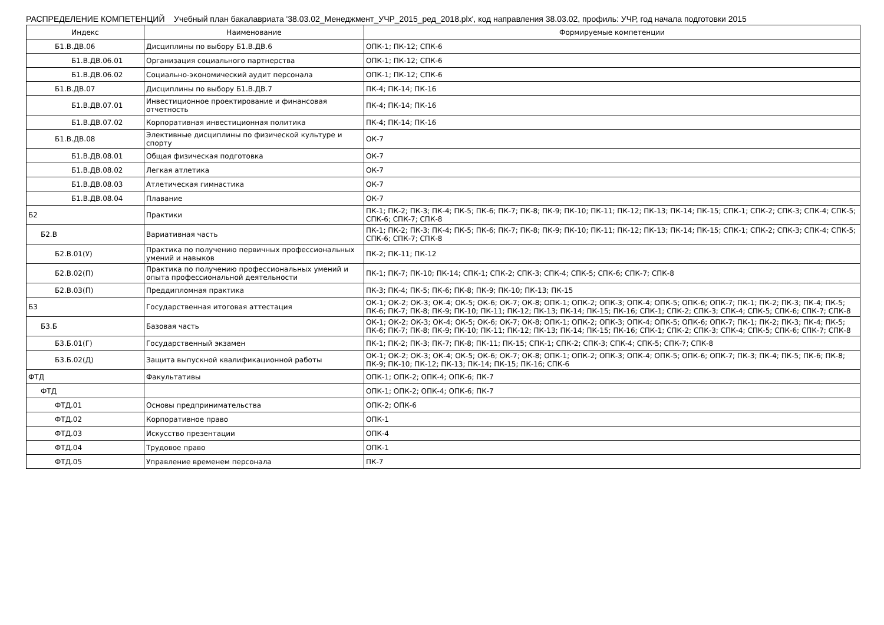РАСПРЕДЕЛЕНИЕ КОМПЕТЕНЦИЙ Учебный план бакалавриата '38.03.02_Менеджмент_УЧР_2015_ред_2018.plx', код направления 38.03.02, профиль: УЧР, год начала подготовки 2015
| Индекс | Наименование | Формируемые компетенции |
| --- | --- | --- |
| Б1.В.ДВ.06 | Дисциплины по выбору Б1.В.ДВ.6 | ОПК-1; ПК-12; СПК-6 |
| Б1.В.ДВ.06.01 | Организация социального партнерства | ОПК-1; ПК-12; СПК-6 |
| Б1.В.ДВ.06.02 | Социально-экономический аудит персонала | ОПК-1; ПК-12; СПК-6 |
| Б1.В.ДВ.07 | Дисциплины по выбору Б1.В.ДВ.7 | ПК-4; ПК-14; ПК-16 |
| Б1.В.ДВ.07.01 | Инвестиционное проектирование и финансовая отчетность | ПК-4; ПК-14; ПК-16 |
| Б1.В.ДВ.07.02 | Корпоративная инвестиционная политика | ПК-4; ПК-14; ПК-16 |
| Б1.В.ДВ.08 | Элективные дисциплины по физической культуре и спорту | ОК-7 |
| Б1.В.ДВ.08.01 | Общая физическая подготовка | ОК-7 |
| Б1.В.ДВ.08.02 | Легкая атлетика | ОК-7 |
| Б1.В.ДВ.08.03 | Атлетическая гимнастика | ОК-7 |
| Б1.В.ДВ.08.04 | Плавание | ОК-7 |
| Б2 | Практики | ПК-1; ПК-2; ПК-3; ПК-4; ПК-5; ПК-6; ПК-7; ПК-8; ПК-9; ПК-10; ПК-11; ПК-12; ПК-13; ПК-14; ПК-15; СПК-1; СПК-2; СПК-3; СПК-4; СПК-5; СПК-6; СПК-7; СПК-8 |
| Б2.В | Вариативная часть | ПК-1; ПК-2; ПК-3; ПК-4; ПК-5; ПК-6; ПК-7; ПК-8; ПК-9; ПК-10; ПК-11; ПК-12; ПК-13; ПК-14; ПК-15; СПК-1; СПК-2; СПК-3; СПК-4; СПК-5; СПК-6; СПК-7; СПК-8 |
| Б2.В.01(У) | Практика по получению первичных профессиональных умений и навыков | ПК-2; ПК-11; ПК-12 |
| Б2.В.02(П) | Практика по получению профессиональных умений и опыта профессиональной деятельности | ПК-1; ПК-7; ПК-10; ПК-14; СПК-1; СПК-2; СПК-3; СПК-4; СПК-5; СПК-6; СПК-7; СПК-8 |
| Б2.В.03(П) | Преддипломная практика | ПК-3; ПК-4; ПК-5; ПК-6; ПК-8; ПК-9; ПК-10; ПК-13; ПК-15 |
| Б3 | Государственная итоговая аттестация | ОК-1; ОК-2; ОК-3; ОК-4; ОК-5; ОК-6; ОК-7; ОК-8; ОПК-1; ОПК-2; ОПК-3; ОПК-4; ОПК-5; ОПК-6; ОПК-7; ПК-1; ПК-2; ПК-3; ПК-4; ПК-5; ПК-6; ПК-7; ПК-8; ПК-9; ПК-10; ПК-11; ПК-12; ПК-13; ПК-14; ПК-15; ПК-16; СПК-1; СПК-2; СПК-3; СПК-4; СПК-5; СПК-6; СПК-7; СПК-8 |
| Б3.Б | Базовая часть | ОК-1; ОК-2; ОК-3; ОК-4; ОК-5; ОК-6; ОК-7; ОК-8; ОПК-1; ОПК-2; ОПК-3; ОПК-4; ОПК-5; ОПК-6; ОПК-7; ПК-1; ПК-2; ПК-3; ПК-4; ПК-5; ПК-6; ПК-7; ПК-8; ПК-9; ПК-10; ПК-11; ПК-12; ПК-13; ПК-14; ПК-15; ПК-16; СПК-1; СПК-2; СПК-3; СПК-4; СПК-5; СПК-6; СПК-7; СПК-8 |
| Б3.Б.01(Г) | Государственный экзамен | ПК-1; ПК-2; ПК-3; ПК-7; ПК-8; ПК-11; ПК-15; СПК-1; СПК-2; СПК-3; СПК-4; СПК-5; СПК-7; СПК-8 |
| Б3.Б.02(Д) | Защита выпускной квалификационной работы | ОК-1; ОК-2; ОК-3; ОК-4; ОК-5; ОК-6; ОК-7; ОК-8; ОПК-1; ОПК-2; ОПК-3; ОПК-4; ОПК-5; ОПК-6; ОПК-7; ПК-3; ПК-4; ПК-5; ПК-6; ПК-8; ПК-9; ПК-10; ПК-12; ПК-13; ПК-14; ПК-15; ПК-16; СПК-6 |
| ФТД | Факультативы | ОПК-1; ОПК-2; ОПК-4; ОПК-6; ПК-7 |
| ФТД | | ОПК-1; ОПК-2; ОПК-4; ОПК-6; ПК-7 |
| ФТД.01 | Основы предпринимательства | ОПК-2; ОПК-6 |
| ФТД.02 | Корпоративное право | ОПК-1 |
| ФТД.03 | Искусство презентации | ОПК-4 |
| ФТД.04 | Трудовое право | ОПК-1 |
| ФТД.05 | Управление временем персонала | ПК-7 |